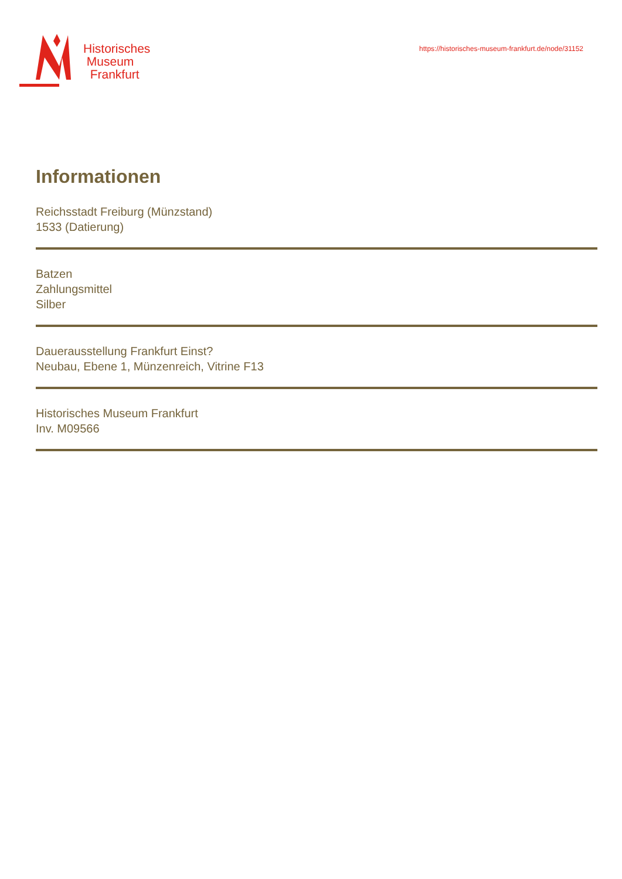Historisches
Museum
Frankfurt
https://historisches-museum-frankfurt.de/node/31152
Informationen
Reichsstadt Freiburg (Münzstand)
1533 (Datierung)
Batzen
Zahlungsmittel
Silber
Dauerausstellung Frankfurt Einst?
Neubau, Ebene 1, Münzenreich, Vitrine F13
Historisches Museum Frankfurt
Inv. M09566